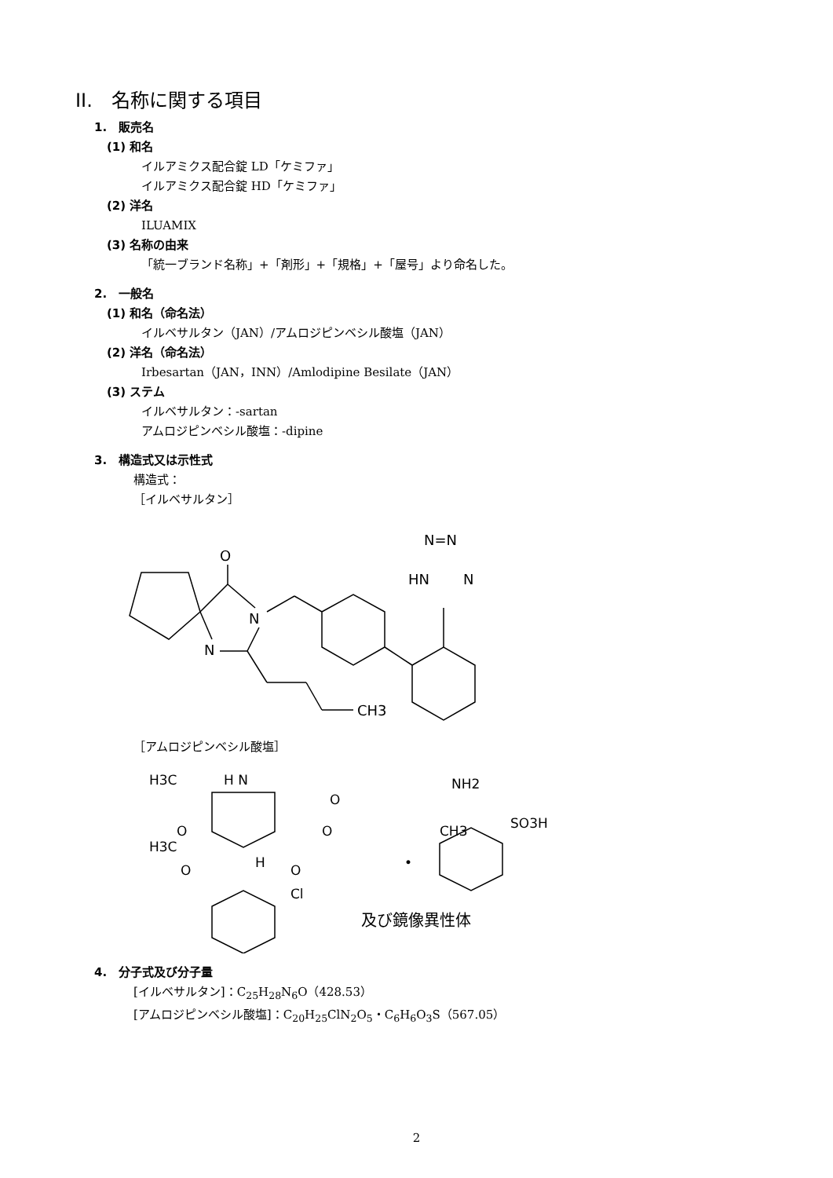II.　名称に関する項目
1.　販売名
(1) 和名
イルアミクス配合錠 LD「ケミファ」
イルアミクス配合錠 HD「ケミファ」
(2) 洋名
ILUAMIX
(3) 名称の由来
「統一ブランド名称」+「剤形」+「規格」+「屋号」より命名した。
2.　一般名
(1) 和名（命名法）
イルベサルタン（JAN）/アムロジピンベシル酸塩（JAN）
(2) 洋名（命名法）
Irbesartan（JAN，INN）/Amlodipine Besilate（JAN）
(3) ステム
イルベサルタン：-sartan
アムロジピンベシル酸塩：-dipine
3.　構造式又は示性式
構造式：
［イルベサルタン］
O
N
N
CH3
HN
N
N=N
［アムロジピンベシル酸塩］
H3C
H N
NH2
O
CH3
H3C
O
O
H
O
O
Cl
•
SO3H
及び鏡像異性体
4.　分子式及び分子量
[イルベサルタン]：C<sub>25</sub>H<sub>28</sub>N<sub>6</sub>O（428.53）
[アムロジピンベシル酸塩]：C<sub>20</sub>H<sub>25</sub>ClN<sub>2</sub>O<sub>5</sub>・C<sub>6</sub>H<sub>6</sub>O<sub>3</sub>S（567.05）
2